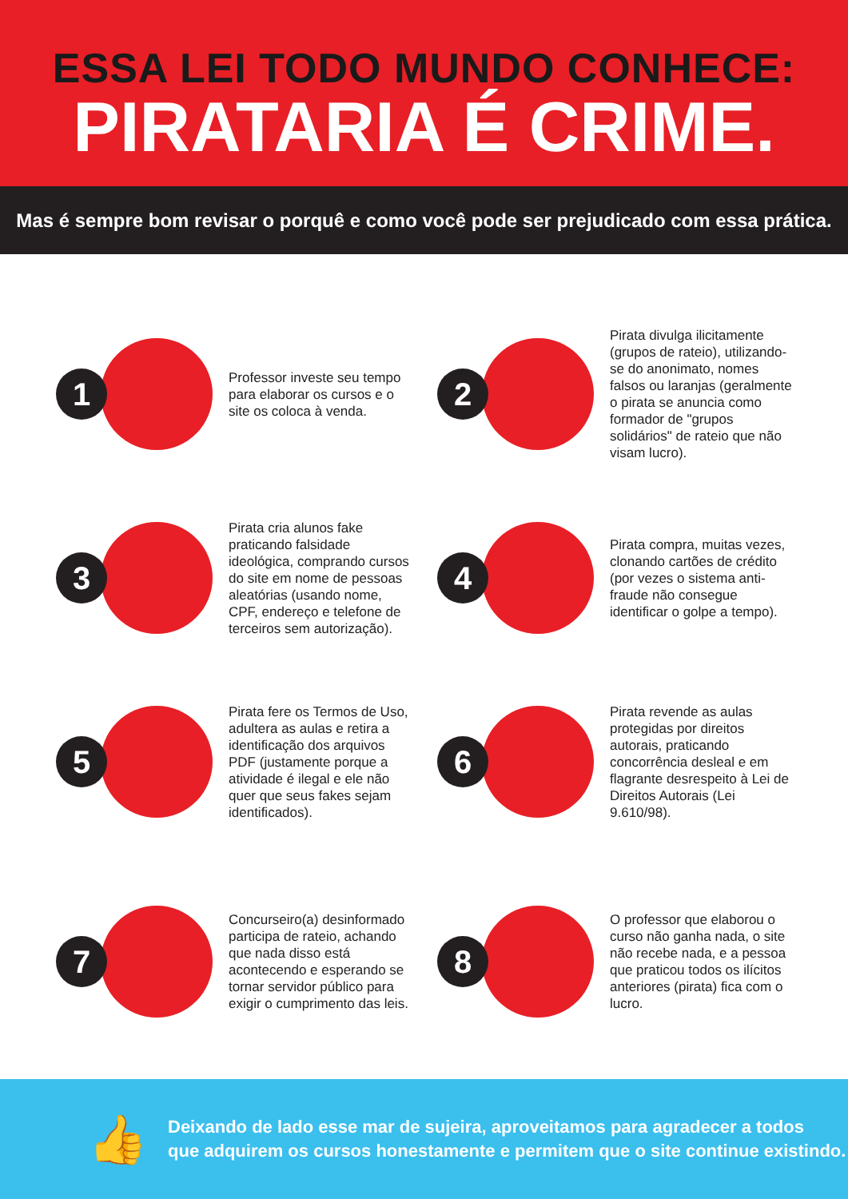ESSA LEI TODO MUNDO CONHECE:
PIRATARIA É CRIME.
Mas é sempre bom revisar o porquê e como você pode ser prejudicado com essa prática.
1
Professor investe seu tempo para elaborar os cursos e o site os coloca à venda.
2
Pirata divulga ilicitamente (grupos de rateio), utilizando-se do anonimato, nomes falsos ou laranjas (geralmente o pirata se anuncia como formador de "grupos solidários" de rateio que não visam lucro).
3
Pirata cria alunos fake praticando falsidade ideológica, comprando cursos do site em nome de pessoas aleatórias (usando nome, CPF, endereço e telefone de terceiros sem autorização).
4
Pirata compra, muitas vezes, clonando cartões de crédito (por vezes o sistema anti-fraude não consegue identificar o golpe a tempo).
5
Pirata fere os Termos de Uso, adultera as aulas e retira a identificação dos arquivos PDF (justamente porque a atividade é ilegal e ele não quer que seus fakes sejam identificados).
6
Pirata revende as aulas protegidas por direitos autorais, praticando concorrência desleal e em flagrante desrespeito à Lei de Direitos Autorais (Lei 9.610/98).
7
Concurseiro(a) desinformado participa de rateio, achando que nada disso está acontecendo e esperando se tornar servidor público para exigir o cumprimento das leis.
8
O professor que elaborou o curso não ganha nada, o site não recebe nada, e a pessoa que praticou todos os ilícitos anteriores (pirata) fica com o lucro.
👍
Deixando de lado esse mar de sujeira, aproveitamos para agradecer a todos
que adquirem os cursos honestamente e permitem que o site continue existindo.